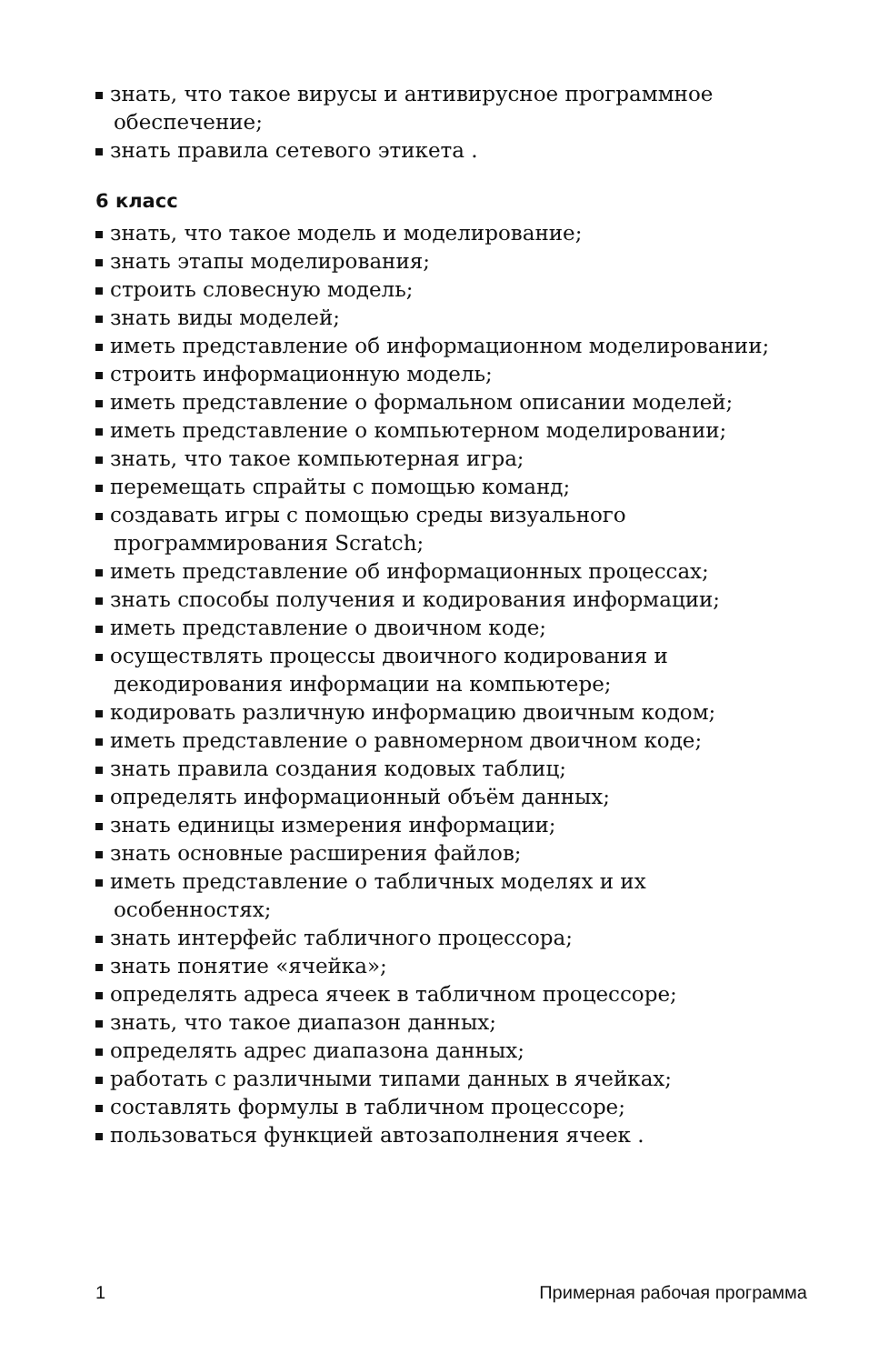знать, что такое вирусы и антивирусное программное обеспечение;
знать правила сетевого этикета .
6 класс
знать, что такое модель и моделирование;
знать этапы моделирования;
строить словесную модель;
знать виды моделей;
иметь представление об информационном моделировании;
строить информационную модель;
иметь представление о формальном описании моделей;
иметь представление о компьютерном моделировании;
знать, что такое компьютерная игра;
перемещать спрайты с помощью команд;
создавать игры с помощью среды визуального программирования Scratch;
иметь представление об информационных процессах;
знать способы получения и кодирования информации;
иметь представление о двоичном коде;
осуществлять процессы двоичного кодирования и декодирования информации на компьютере;
кодировать различную информацию двоичным кодом;
иметь представление о равномерном двоичном коде;
знать правила создания кодовых таблиц;
определять информационный объём данных;
знать единицы измерения информации;
знать основные расширения файлов;
иметь представление о табличных моделях и их особенностях;
знать интерфейс табличного процессора;
знать понятие «ячейка»;
определять адреса ячеек в табличном процессоре;
знать, что такое диапазон данных;
определять адрес диапазона данных;
работать с различными типами данных в ячейках;
составлять формулы в табличном процессоре;
пользоваться функцией автозаполнения ячеек .
1 Примерная рабочая программа